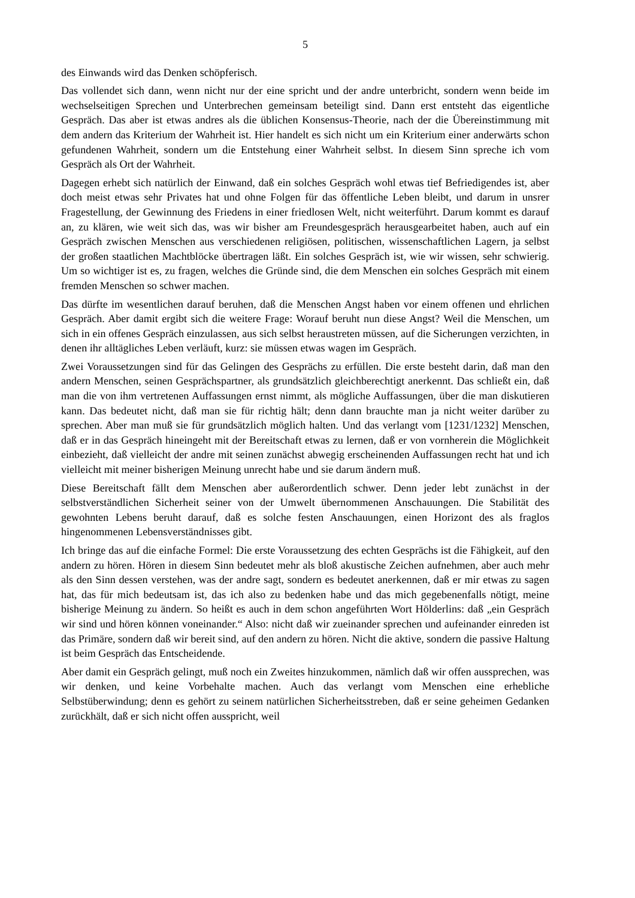5
des Einwands wird das Denken schöpferisch.
Das vollendet sich dann, wenn nicht nur der eine spricht und der andre unterbricht, sondern wenn beide im wechselseitigen Sprechen und Unterbrechen gemeinsam beteiligt sind. Dann erst entsteht das eigentliche Gespräch. Das aber ist etwas andres als die üblichen Konsensus-Theorie, nach der die Übereinstimmung mit dem andern das Kriterium der Wahrheit ist. Hier handelt es sich nicht um ein Kriterium einer anderwärts schon gefundenen Wahrheit, sondern um die Entstehung einer Wahrheit selbst. In diesem Sinn spreche ich vom Gespräch als Ort der Wahrheit.
Dagegen erhebt sich natürlich der Einwand, daß ein solches Gespräch wohl etwas tief Befriedigendes ist, aber doch meist etwas sehr Privates hat und ohne Folgen für das öffentliche Leben bleibt, und darum in unsrer Fragestellung, der Gewinnung des Friedens in einer friedlosen Welt, nicht weiterführt. Darum kommt es darauf an, zu klären, wie weit sich das, was wir bisher am Freundesgespräch herausgearbeitet haben, auch auf ein Gespräch zwischen Menschen aus verschiedenen religiösen, politischen, wissenschaftlichen Lagern, ja selbst der großen staatlichen Machtblöcke übertragen läßt. Ein solches Gespräch ist, wie wir wissen, sehr schwierig. Um so wichtiger ist es, zu fragen, welches die Gründe sind, die dem Menschen ein solches Gespräch mit einem fremden Menschen so schwer machen.
Das dürfte im wesentlichen darauf beruhen, daß die Menschen Angst haben vor einem offenen und ehrlichen Gespräch. Aber damit ergibt sich die weitere Frage: Worauf beruht nun diese Angst? Weil die Menschen, um sich in ein offenes Gespräch einzulassen, aus sich selbst heraustreten müssen, auf die Sicherungen verzichten, in denen ihr alltägliches Leben verläuft, kurz: sie müssen etwas wagen im Gespräch.
Zwei Voraussetzungen sind für das Gelingen des Gesprächs zu erfüllen. Die erste besteht darin, daß man den andern Menschen, seinen Gesprächspartner, als grundsätzlich gleichberechtigt anerkennt. Das schließt ein, daß man die von ihm vertretenen Auffassungen ernst nimmt, als mögliche Auffassungen, über die man diskutieren kann. Das bedeutet nicht, daß man sie für richtig hält; denn dann brauchte man ja nicht weiter darüber zu sprechen. Aber man muß sie für grundsätzlich möglich halten. Und das verlangt vom [1231/1232] Menschen, daß er in das Gespräch hineingeht mit der Bereitschaft etwas zu lernen, daß er von vornherein die Möglichkeit einbezieht, daß vielleicht der andre mit seinen zunächst abwegig erscheinenden Auffassungen recht hat und ich vielleicht mit meiner bisherigen Meinung unrecht habe und sie darum ändern muß.
Diese Bereitschaft fällt dem Menschen aber außerordentlich schwer. Denn jeder lebt zunächst in der selbstverständlichen Sicherheit seiner von der Umwelt übernommenen Anschauungen. Die Stabilität des gewohnten Lebens beruht darauf, daß es solche festen Anschauungen, einen Horizont des als fraglos hingenommenen Lebensverständnisses gibt.
Ich bringe das auf die einfache Formel: Die erste Voraussetzung des echten Gesprächs ist die Fähigkeit, auf den andern zu hören. Hören in diesem Sinn bedeutet mehr als bloß akustische Zeichen aufnehmen, aber auch mehr als den Sinn dessen verstehen, was der andre sagt, sondern es bedeutet anerkennen, daß er mir etwas zu sagen hat, das für mich bedeutsam ist, das ich also zu bedenken habe und das mich gegebenenfalls nötigt, meine bisherige Meinung zu ändern. So heißt es auch in dem schon angeführten Wort Hölderlins: daß „ein Gespräch wir sind und hören können voneinander.“ Also: nicht daß wir zueinander sprechen und aufeinander einreden ist das Primäre, sondern daß wir bereit sind, auf den andern zu hören. Nicht die aktive, sondern die passive Haltung ist beim Gespräch das Entscheidende.
Aber damit ein Gespräch gelingt, muß noch ein Zweites hinzukommen, nämlich daß wir offen aussprechen, was wir denken, und keine Vorbehalte machen. Auch das verlangt vom Menschen eine erhebliche Selbstüberwindung; denn es gehört zu seinem natürlichen Sicherheitsstreben, daß er seine geheimen Gedanken zurückhält, daß er sich nicht offen ausspricht, weil